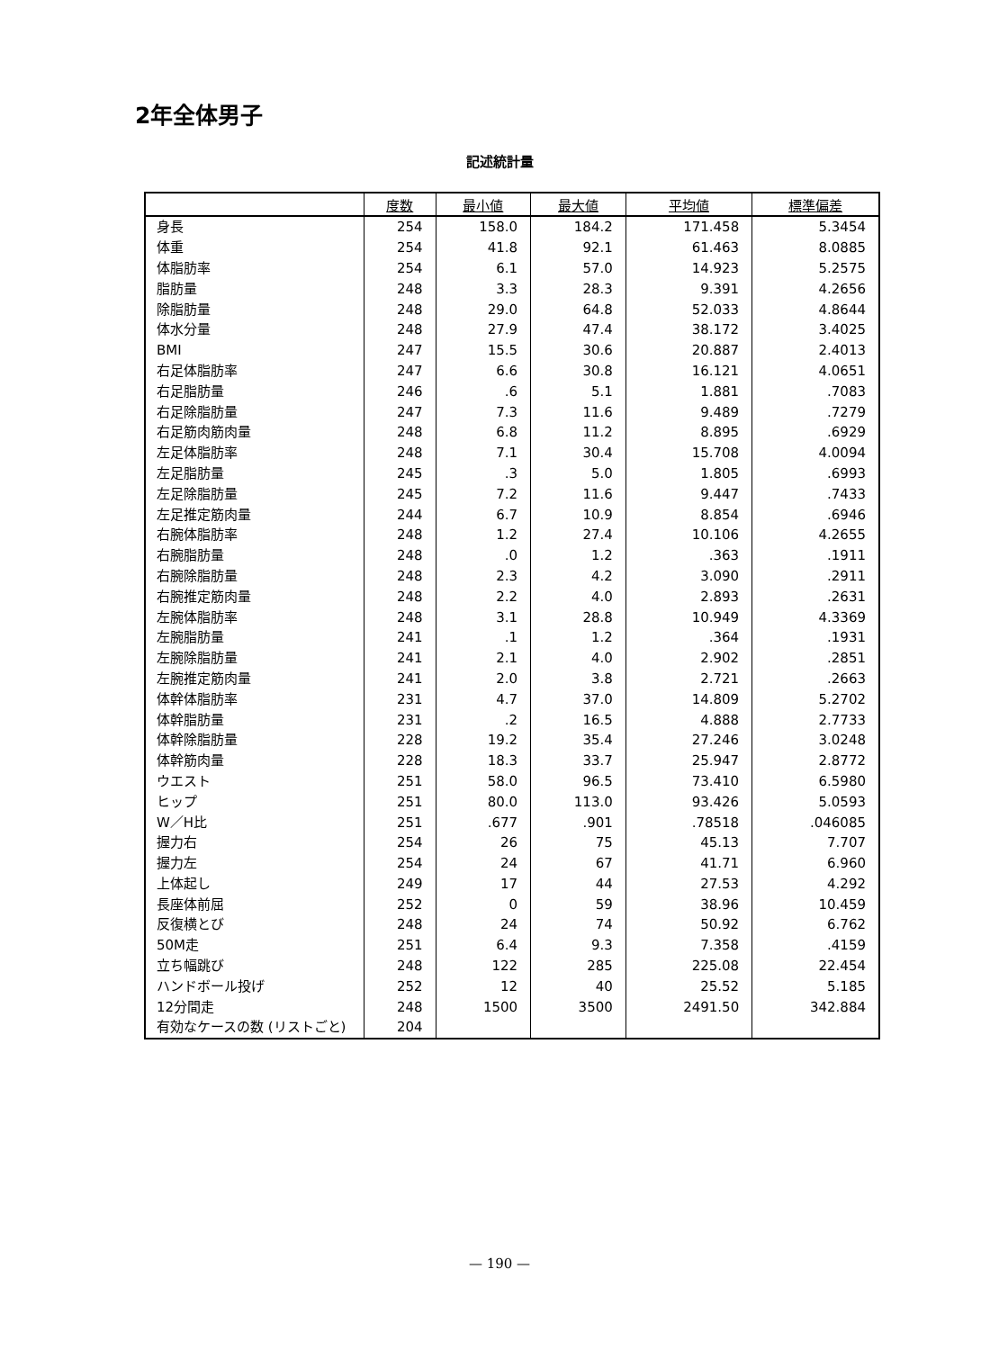2年全体男子
記述統計量
| | 度数 | 最小値 | 最大値 | 平均値 | 標準偏差 |
| --- | --- | --- | --- | --- | --- |
| 身長 | 254 | 158.0 | 184.2 | 171.458 | 5.3454 |
| 体重 | 254 | 41.8 | 92.1 | 61.463 | 8.0885 |
| 体脂肪率 | 254 | 6.1 | 57.0 | 14.923 | 5.2575 |
| 脂肪量 | 248 | 3.3 | 28.3 | 9.391 | 4.2656 |
| 除脂肪量 | 248 | 29.0 | 64.8 | 52.033 | 4.8644 |
| 体水分量 | 248 | 27.9 | 47.4 | 38.172 | 3.4025 |
| BMI | 247 | 15.5 | 30.6 | 20.887 | 2.4013 |
| 右足体脂肪率 | 247 | 6.6 | 30.8 | 16.121 | 4.0651 |
| 右足脂肪量 | 246 | .6 | 5.1 | 1.881 | .7083 |
| 右足除脂肪量 | 247 | 7.3 | 11.6 | 9.489 | .7279 |
| 右足筋肉筋肉量 | 248 | 6.8 | 11.2 | 8.895 | .6929 |
| 左足体脂肪率 | 248 | 7.1 | 30.4 | 15.708 | 4.0094 |
| 左足脂肪量 | 245 | .3 | 5.0 | 1.805 | .6993 |
| 左足除脂肪量 | 245 | 7.2 | 11.6 | 9.447 | .7433 |
| 左足推定筋肉量 | 244 | 6.7 | 10.9 | 8.854 | .6946 |
| 右腕体脂肪率 | 248 | 1.2 | 27.4 | 10.106 | 4.2655 |
| 右腕脂肪量 | 248 | .0 | 1.2 | .363 | .1911 |
| 右腕除脂肪量 | 248 | 2.3 | 4.2 | 3.090 | .2911 |
| 右腕推定筋肉量 | 248 | 2.2 | 4.0 | 2.893 | .2631 |
| 左腕体脂肪率 | 248 | 3.1 | 28.8 | 10.949 | 4.3369 |
| 左腕脂肪量 | 241 | .1 | 1.2 | .364 | .1931 |
| 左腕除脂肪量 | 241 | 2.1 | 4.0 | 2.902 | .2851 |
| 左腕推定筋肉量 | 241 | 2.0 | 3.8 | 2.721 | .2663 |
| 体幹体脂肪率 | 231 | 4.7 | 37.0 | 14.809 | 5.2702 |
| 体幹脂肪量 | 231 | .2 | 16.5 | 4.888 | 2.7733 |
| 体幹除脂肪量 | 228 | 19.2 | 35.4 | 27.246 | 3.0248 |
| 体幹筋肉量 | 228 | 18.3 | 33.7 | 25.947 | 2.8772 |
| ウエスト | 251 | 58.0 | 96.5 | 73.410 | 6.5980 |
| ヒップ | 251 | 80.0 | 113.0 | 93.426 | 5.0593 |
| W／H比 | 251 | .677 | .901 | .78518 | .046085 |
| 握力右 | 254 | 26 | 75 | 45.13 | 7.707 |
| 握力左 | 254 | 24 | 67 | 41.71 | 6.960 |
| 上体起し | 249 | 17 | 44 | 27.53 | 4.292 |
| 長座体前屈 | 252 | 0 | 59 | 38.96 | 10.459 |
| 反復横とび | 248 | 24 | 74 | 50.92 | 6.762 |
| 50M走 | 251 | 6.4 | 9.3 | 7.358 | .4159 |
| 立ち幅跳び | 248 | 122 | 285 | 225.08 | 22.454 |
| ハンドボール投げ | 252 | 12 | 40 | 25.52 | 5.185 |
| 12分間走 | 248 | 1500 | 3500 | 2491.50 | 342.884 |
| 有効なケースの数 (リストごと) | 204 | | | | |
— 190 —